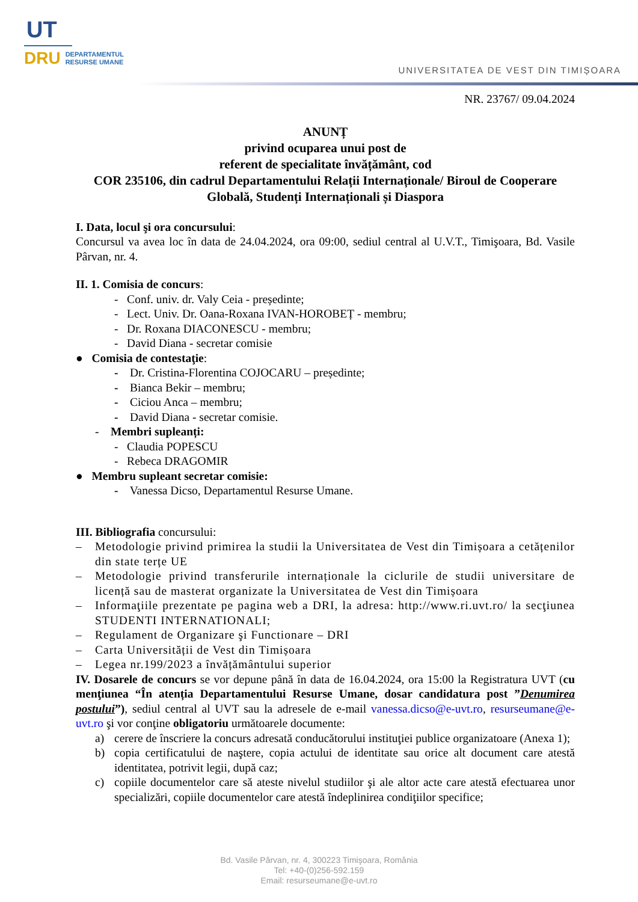UT
DRU DEPARTAMENTUL
RESURSE UMANE
UNIVERSITATEA DE VEST DIN TIMIȘOARA
NR. 23767/ 09.04.2024
ANUNȚ
privind ocuparea unui post de
referent de specialitate învățământ, cod
COR 235106, din cadrul Departamentului Relații Internaționale/ Biroul de Cooperare Globală, Studenți Internaționali și Diaspora
I. Data, locul şi ora concursului:
Concursul va avea loc în data de 24.04.2024, ora 09:00, sediul central al U.V.T., Timişoara, Bd. Vasile Pârvan, nr. 4.
II. 1. Comisia de concurs:
- Conf. univ. dr. Valy Ceia - președinte;
- Lect. Univ. Dr. Oana-Roxana IVAN-HOROBEȚ - membru;
- Dr. Roxana DIACONESCU - membru;
- David Diana - secretar comisie
● Comisia de contestaţie:
- Dr. Cristina-Florentina COJOCARU – președinte;
- Bianca Bekir – membru;
- Ciciou Anca – membru;
- David Diana - secretar comisie.
- Membri supleanți:
- Claudia POPESCU
- Rebeca DRAGOMIR
● Membru supleant secretar comisie:
- Vanessa Dicso, Departamentul Resurse Umane.
III. Bibliografia concursului:
– Metodologie privind primirea la studii la Universitatea de Vest din Timișoara a cetățenilor din state terțe UE
– Metodologie privind transferurile internaționale la ciclurile de studii universitare de licență sau de masterat organizate la Universitatea de Vest din Timișoara
– Informaţiile prezentate pe pagina web a DRI, la adresa: http://www.ri.uvt.ro/ la secţiunea STUDENTI INTERNATIONALI;
– Regulament de Organizare şi Functionare – DRI
– Carta Universității de Vest din Timișoara
– Legea nr.199/2023 a învățământului superior
IV. Dosarele de concurs se vor depune până în data de 16.04.2024, ora 15:00 la Registratura UVT (cu menţiunea “În atenția Departamentului Resurse Umane, dosar candidatura post ”Denumirea postului”), sediul central al UVT sau la adresele de e-mail vanessa.dicso@e-uvt.ro, resurseumane@e-uvt.ro şi vor conţine obligatoriu următoarele documente:
a) cerere de înscriere la concurs adresată conducătorului instituţiei publice organizatoare (Anexa 1);
b) copia certificatului de naştere, copia actului de identitate sau orice alt document care atestă identitatea, potrivit legii, după caz;
c) copiile documentelor care să ateste nivelul studiilor şi ale altor acte care atestă efectuarea unor specializări, copiile documentelor care atestă îndeplinirea condiţiilor specifice;
Bd. Vasile Pârvan, nr. 4, 300223 Timişoara, România
Tel: +40-(0)256-592.159
Email: resurseumane@e-uvt.ro